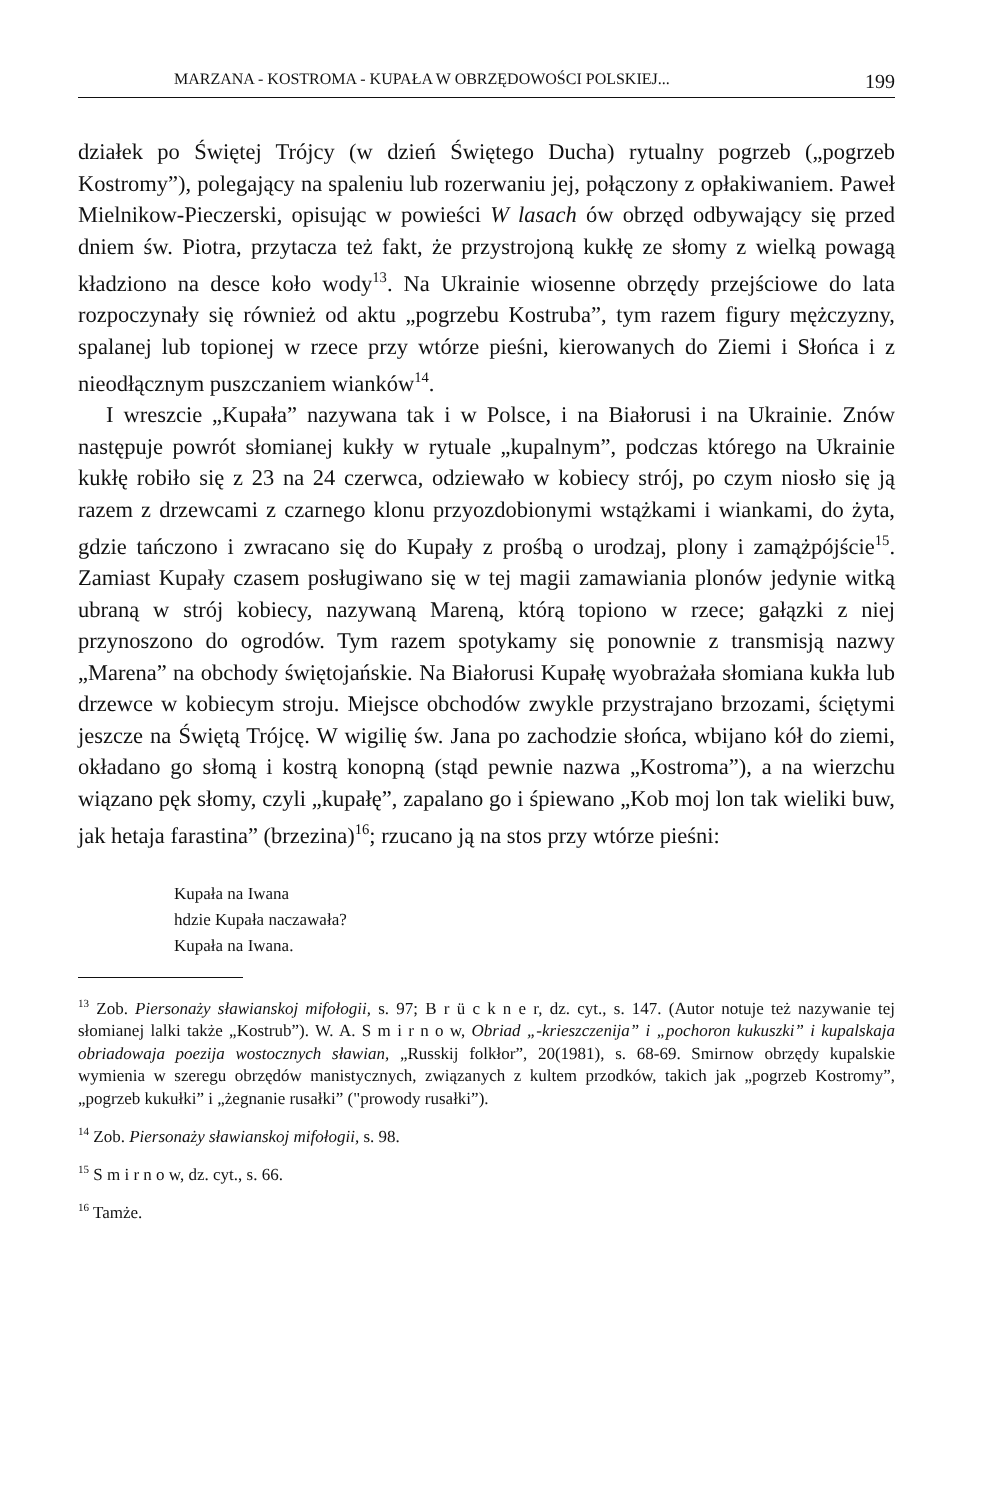MARZANA - KOSTROMA - KUPAŁA W OBRZĘDOWOŚCI POLSKIEJ... 199
działek po Świętej Trójcy (w dzień Świętego Ducha) rytualny pogrzeb („pogrzeb Kostromy”), polegający na spaleniu lub rozerwaniu jej, połączony z opłakiwaniem. Paweł Mielnikow-Pieczerski, opisując w powieści W lasach ów obrzęd odbywający się przed dniem św. Piotra, przytacza też fakt, że przystrojoną kukłę ze słomy z wielką powagą kładziono na desce koło wody<sup>13</sup>. Na Ukrainie wiosenne obrzędy przejściowe do lata rozpoczynały się również od aktu „pogrzebu Kostruba”, tym razem figury mężczyzny, spalanej lub topionej w rzece przy wtórze pieśni, kierowanych do Ziemi i Słońca i z nieodłącznym puszczaniem wianków<sup>14</sup>.
I wreszcie „Kupała” nazywana tak i w Polsce, i na Białorusi i na Ukrainie. Znów następuje powrót słomianej kukły w rytuale „kupalnym”, podczas którego na Ukrainie kukłę robiło się z 23 na 24 czerwca, odziewało w kobiecy strój, po czym niosło się ją razem z drzewcami z czarnego klonu przyozdobionymi wstążkami i wiankami, do żyta, gdzie tańczono i zwracano się do Kupały z prośbą o urodzaj, plony i zamążpójście<sup>15</sup>. Zamiast Kupały czasem posługiwano się w tej magii zamawiania plonów jedynie witką ubraną w strój kobiecy, nazywaną Mareną, którą topiono w rzece; gałązki z niej przynoszono do ogrodów. Tym razem spotykamy się ponownie z transmisją nazwy „Marena” na obchody świętojańskie. Na Białorusi Kupałę wyobrażała słomiana kukła lub drzewce w kobiecym stroju. Miejsce obchodów zwykle przystrajano brzozami, ściętymi jeszcze na Świętą Trójcę. W wigilię św. Jana po zachodzie słońca, wbijano kół do ziemi, okładano go słomą i kostrą konopną (stąd pewnie nazwa „Kostroma”), a na wierzchu wiązano pęk słomy, czyli „kupałę”, zapalano go i śpiewano „Kob moj lon tak wieliki buw, jak hetaja farastina” (brzezina)<sup>16</sup>; rzucano ją na stos przy wtórze pieśni:
Kupała na Iwana
hdzie Kupała naczawała?
Kupała na Iwana.
<sup>13</sup> Zob. Piersonaży sławianskoj mifołogii, s. 97; B r ü c k n e r, dz. cyt., s. 147. (Autor notuje też nazywanie tej słomianej lalki także „Kostrub”). W. A. S m i r n o w, Obriad „-krieszczenija” i „pochoron kukuszki” i kupalskaja obriadowaja poezija wostocznych sławian, „Russkij folkłor”, 20(1981), s. 68-69. Smirnow obrzędy kupalskie wymienia w szeregu obrzędów manistycznych, związanych z kultem przodków, takich jak „pogrzeb Kostromy”, „pogrzeb kukułki” i „żegnanie rusałki” ("prowody rusałki”).
<sup>14</sup> Zob. Piersonaży sławianskoj mifołogii, s. 98.
<sup>15</sup> S m i r n o w, dz. cyt., s. 66.
<sup>16</sup> Tamże.